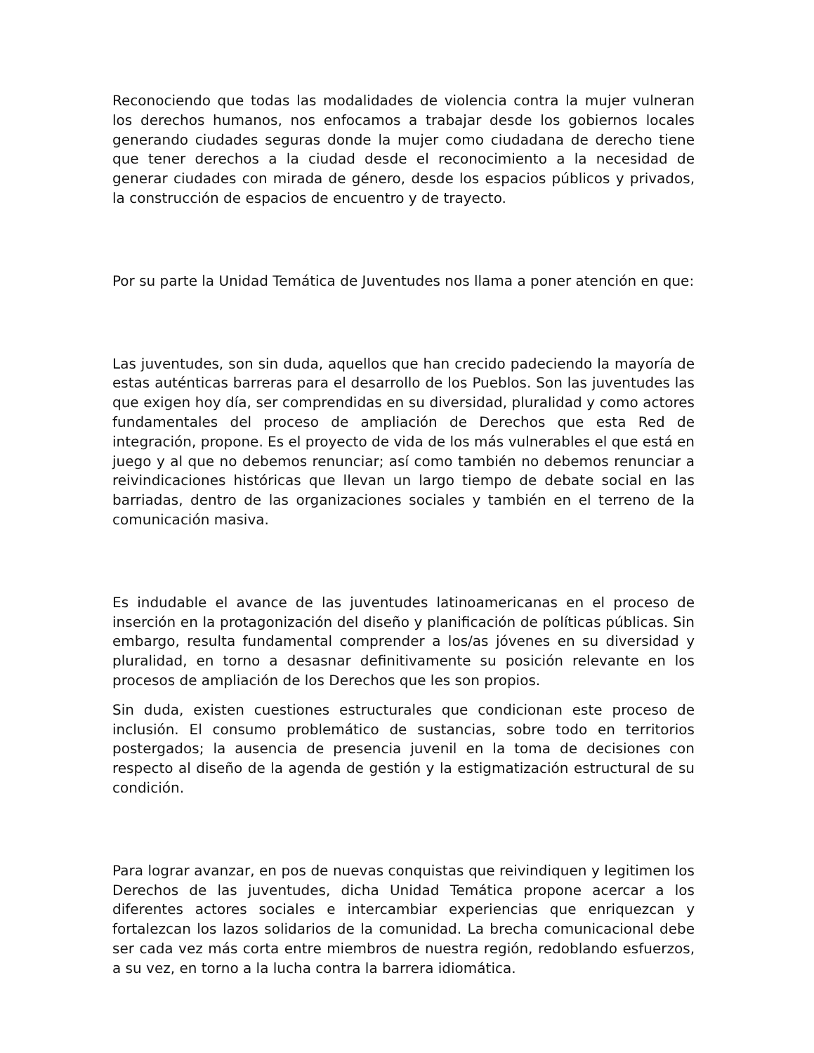Reconociendo que todas las modalidades de violencia contra la mujer vulneran los derechos humanos, nos enfocamos a trabajar desde los gobiernos locales generando ciudades seguras donde la mujer como ciudadana de derecho tiene que tener derechos a la ciudad desde el reconocimiento a la necesidad de generar ciudades con mirada de género, desde los espacios públicos y privados, la construcción de espacios de encuentro y de trayecto.
Por su parte la Unidad Temática de Juventudes nos llama a poner atención en que:
Las juventudes, son sin duda, aquellos que han crecido padeciendo la mayoría de estas auténticas barreras para el desarrollo de los Pueblos. Son las juventudes las que exigen hoy día, ser comprendidas en su diversidad, pluralidad y como actores fundamentales del proceso de ampliación de Derechos que esta Red de integración, propone. Es el proyecto de vida de los más vulnerables el que está en juego y al que no debemos renunciar; así como también no debemos renunciar a reivindicaciones históricas que llevan un largo tiempo de debate social en las barriadas, dentro de las organizaciones sociales y también en el terreno de la comunicación masiva.
Es indudable el avance de las juventudes latinoamericanas en el proceso de inserción en la protagonización del diseño y planificación de políticas públicas. Sin embargo, resulta fundamental comprender a los/as jóvenes en su diversidad y pluralidad, en torno a desasnar definitivamente su posición relevante en los procesos de ampliación de los Derechos que les son propios.
Sin duda, existen cuestiones estructurales que condicionan este proceso de inclusión. El consumo problemático de sustancias, sobre todo en territorios postergados; la ausencia de presencia juvenil en la toma de decisiones con respecto al diseño de la agenda de gestión y la estigmatización estructural de su condición.
Para lograr avanzar, en pos de nuevas conquistas que reivindiquen y legitimen los Derechos de las juventudes, dicha Unidad Temática propone acercar a los diferentes actores sociales e intercambiar experiencias que enriquezcan y fortalezcan los lazos solidarios de la comunidad. La brecha comunicacional debe ser cada vez más corta entre miembros de nuestra región, redoblando esfuerzos, a su vez, en torno a la lucha contra la barrera idiomática.